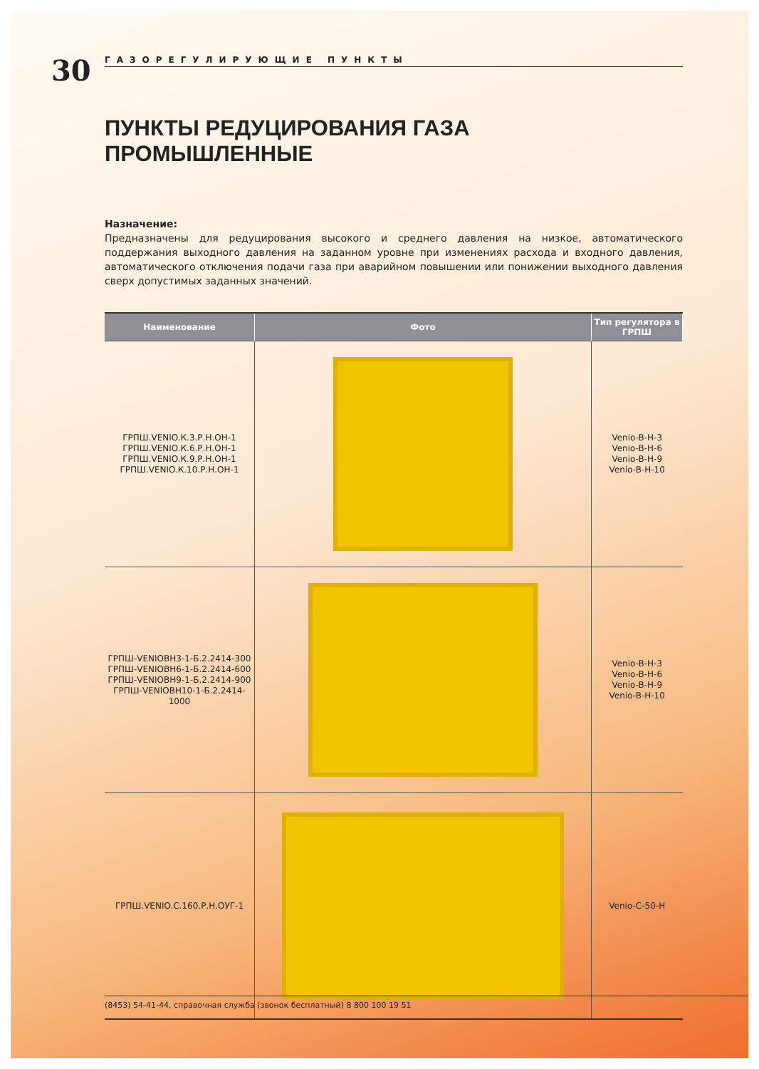30
ГАЗОРЕГУЛИРУЮЩИЕ ПУНКТЫ
ПУНКТЫ РЕДУЦИРОВАНИЯ ГАЗА ПРОМЫШЛЕННЫЕ
Назначение:
Предназначены для редуцирования высокого и среднего давления на низкое, автоматического поддержания выходного давления на заданном уровне при изменениях расхода и входного давления, автоматического отключения подачи газа при аварийном повышении или понижении выходного давления сверх допустимых заданных значений.
| Наименование | Фото | Тип регулятора в ГРПШ |
| --- | --- | --- |
| ГРПШ.VENIO.К.3.Р.Н.ОН-1 ГРПШ.VENIO.К.6.Р.Н.ОН-1 ГРПШ.VENIO.К.9.Р.Н.ОН-1 ГРПШ.VENIO.К.10.Р.Н.ОН-1 | | Venio-B-H-3 Venio-B-H-6 Venio-B-H-9 Venio-B-H-10 |
| ГРПШ-VENIOBH3-1-Б.2.2414-300 ГРПШ-VENIOBH6-1-Б.2.2414-600 ГРПШ-VENIOBH9-1-Б.2.2414-900 ГРПШ-VENIOBH10-1-Б.2.2414-1000 | | Venio-B-H-3 Venio-B-H-6 Venio-B-H-9 Venio-B-H-10 |
| ГРПШ.VENIO.С.160.Р.Н.ОУГ-1 | | Venio-C-50-H |
(8453) 54-41-44, справочная служба (звонок бесплатный) 8 800 100 19 51